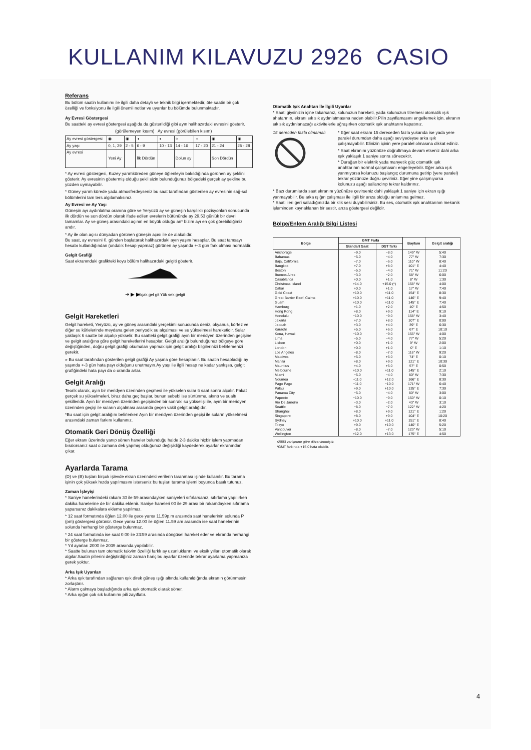KULLANIM KILAVUZU 2926 CASIO
Referans
Bu bölüm saatin kullanımı ile ilgili daha detaylı ve teknik bilgi içermektedir, öte saatin bir çok özelliği ve fonksiyonu ile ilgili önemli notlar ve uyarılar bu bölümde bulunmaktadır.
Ay Evresi Göstergesi
Bu saatteki ay evresi göstergesi aşağıda da gösterildiği gibi ayın halihazırdaki evresini gösterir.
(görülemeyen kısım) Ay evresi (görülebilen kısım)
| Ay evresi göstergesi | ◉ | ◉ | ◑ | ◐ | ○ | ◑ | ◉ | ◉ |
| Ay yaşı | 0, 1, 29 | 2 - 5 | 6 - 9 | 10 - 13 | 14 - 16 | 17 - 20 | 21 - 24 | 25 - 28 |
| Ay evresi | Yeni Ay | | İlk Dördün | | Dolun ay | | Son Dördün | |
* Ay evresi göstergesi, Kuzey yarımküreden güneye öğlenleyin bakıldığında görünen ay şeklini gösterir. Ay evresinin göstermiş olduğu şekil sizin bulunduğunuz bölgedeki gerçek ay şekline bu yüzden uymayabilir.
* Güney yarım kürede yada atmosferdeyseniz bu saat tarafından gösterilen ay evresinin sağ-sol bölümlerini tam ters algılamalısınız.
Ay Evresi ve Ay Yaşı
Güneşin ayı aydınlatma oranına göre ve Yeryüzü ay ve güneşin karşılıklı pozisyonları sonucunda ilk dördün ve son dördün olarak ifade edilen evrelerin bütününde ay 29.53 günlük bir devri tamamlar. Ay ve güneş arasındaki açının en büyük olduğu an* bizim ayı en çok görebildiğimiz andır.
* Ay ile olan açısı dünyadan görünen güneşin açısı ile de alakalıdır.
Bu saat, ay evresini 0. günden başlatarak halihazırdaki ayın yaşını hesaplar. Bu saat tamsayı hesabı kullandığından (ondalık hesap yapmaz) görünen ay yaşında +-3 gün fark olması normaldir.
Gelgit Grafiği
Saat ekranındaki grafikteki koyu bölüm halihazırdaki gelgiti gösterir.
Alçak gel git
Yük sek gelgit
➜ ▶ ▶
Gelgit Hareketleri
Gelgit hareketi, Yeryüzü, ay ve güneş arasındaki yerçekimi sonucunda deniz, okyanus, körfez ve diğer su kütlelerinde meydana gelen periyodik su alçalması ve su yükselmesi hareketidir. Sular yaklaşık 6 saatte bir alçalıp yükselir. Bu saatteki gelgit grafiği ayın bir meridyen üzerinden geçişine ve gelgit aralığına göre gelgit hareketlerini hesaplar. Gelgit aralığı bulunduğunuz bölgeye göre değiştiğinden, doğru gelgit grafiği okumaları yapmak için gelgit aralığı bilgilerinizi belirlemenizi gerekir.
» Bu saat tarafından gösterilen gelgit grafiği Ay yaşına göre hesaplanır. Bu saatin hesapladığı ay yaşında +-3 gün hata payı olduğunu unutmayın.Ay yaşı ile ilgili hesap ne kadar yanlışsa, gelgit grafiğindeki hata payı da o oranda artar.
Gelgit Aralığı
Teorik olarak, ayın bir meridyen üzerinden geçmesi ile yükselen sular 6 saat sonra alçalır. Fakat gerçek su yükselmeleri, biraz daha geç başlar, bunun sebebi ise sürtünme, akıntı ve sualtı şekilleridir. Ayın bir meridyen üzerinden geçişinden bir sonraki su yükselişi ile, ayın bir meridyen üzerinden geçişi ile suların alçalması arasında geçen vakit gelgit aralığıdır.
*Bu saat için gelgit aralığını belirlerken Ayın bir meridyen üzerinden geçişi ile suların yükselmesi arasındaki zaman farkını kullanınız.
Otomatik Geri Dönüş Özelliği
Eğer ekranı üzerinde yanıp sönen haneler bulunduğu halde 2-3 dakika hiçbir işlem yapmadan bırakırsanız saat o zamana dek yapmış olduğunuz değişikliği kaydederek ayarlar ekranından çıkar.
Ayarlarda Tarama
(D) ve (B) tuşları birçok işlevde ekran üzerindeki verilerin taranması işinde kullanılır. Bu tarama işinin çok yüksek hızda yapılmasını isterseniz bu tuşları tarama işlemi boyunca basılı tutunuz.
Zaman İşleyişi
* Saniye hanelerindeki rakam 30 ile 59 arasındayken saniyeleri sıfırlarsanız, sıfırlama yapılırken dakika hanelerine de bir dakika eklenir. Saniye haneleri 00 ile 29 arası bir rakamdayken sıfırlama yaparsanız dakikalara ekleme yapılmaz.
* 12 saat formatında öğlen 12.00 ile gece yarısı 11.59p.m arasında saat hanelerinin solunda P (pm) göstergesi görünür. Gece yarısı 12.00 ile öğlen 11.59 am arasında ise saat hanelerinin solunda herhangi bir gösterge bulunmaz.
* 24 saat formatında ise saat 0:00 ile 23:59 arasında döngüsel hareket eder ve ekranda herhangi bir gösterge bulunmaz.
* Yıl ayarları 2000 ile 2039 arasında yapılabilir.
* Saatte bulunan tam otomatik takvim özelliği farklı ay uzunluklarını ve eksik yılları otomatik olarak algılar.Saatin pillerini değiştirdiğiniz zaman hariç bu ayarlar üzerinde tekrar ayarlama yapmanıza gerek yoktur.
Arka Işık Uyarıları
* Arka ışık tarafından sağlanan ışık direk güneş ışığı altında kullanıldığında ekranın görünmesini zorlaştırır.
* Alarm çalmaya başladığında arka ışık otomatik olarak söner.
* Arka ışığın çok sık kullanımı pili zayıflatır.
Otomatik Işık Anahtarı İle İlgili Uyarılar
* Saati giysinizin içine takarsanız, kolunuzun hareketi, yada kolunuzun titremesi otomatik ışık ahatarının, ekranı sık sık aydınlatmasına neden olabilir.Pilin zayıflamasını engellemek için, ekranın sık sık aydınlanacağı aktivitelerle uğraşırken otomatik ışık anahtarını kapatınız.
15 derecden fazla olmamalı
* Eğer saat ekranı 15 dereceden fazla yukarıda ise yada yere paralel durumdan daha aşağı seviyedeyse arka ışık çalışmayabilir. Elinizin içinin yere paralel olmasına dikkat ediniz.
* Saat ekranını yüzünüze doğrultmaya devam etseniz dahi arka ışık yaklaşık 1 saniye sonra sönecektir.
* Durağan bir elektrik yada manyetik güç otomatik ışık anahtarının normal çalışmasını engelleyebilir. Eğer arka ışık yanmıyorsa kolunuzu başlangıç durumuna getirip (yere paralel) tekrar yüzünüze doğru çeviriniz. Eğer yine çalışmıyorsa kolunuzu aşağı sallandırıp tekrar kaldırınız.
* Bazı durumlarda saat ekranını yüzünüze çevirseniz dahi yaklaşık 1 saniye için ekran ışığı yanmayabilir. Bu arka ışığın çalışması ile ilgili bir arıza olduğu anlamına gelmez.
* Saati ileri geri salladığınızda bir klik sesi duyabilirsiniz. Bu ses, otomatik ışık anahtarının mekanik işleminden kaynaklanan bir sestir, arıza göstergesi değildir.
Bölge/Enlem Aralığı Bilgi Listesi
| Bölge | GMT Farkı | | Boylam | Gelgit aralığı |
| --- | --- | --- | --- | --- |
| | Standart Saat | DST farkı | | |
| Anchorage | −9.0 | −8.0 | 149° W | 5:40 |
| Bahamas | −5.0 | −4.0 | 77° W | 7:30 |
| Baja, California | −7.0 | −6.0 | 110° W | 8:40 |
| Bangkok | +7.0 | +8.0 | 101° E | 4:40 |
| Boston | −5.0 | −4.0 | 71° W | 11:20 |
| Buenos Aires | −3.0 | −2.0 | 58° W | 6:00 |
| Casablanca | +0.0 | +1.0 | 8° W | 1:30 |
| Christmas Island | +14.0 | +15.0 (*) | 158° W | 4:00 |
| Dakar | +0.0 | +1.0 | 17° W | 7:40 |
| Gold Coast | +10.0 | +11.0 | 154° E | 8:30 |
| Great Barrier Reef, Cairns | +10.0 | +11.0 | 146° E | 9:40 |
| Guam | +10.0 | +11.0 | 145° E | 7:40 |
| Hamburg | +1.0 | +2.0 | 10° E | 4:50 |
| Hong Kong | +8.0 | +9.0 | 114° E | 9:10 |
| Honolulu | −10.0 | −9.0 | 158° W | 3:40 |
| Jakarta | +7.0 | +8.0 | 107° E | 0:00 |
| Jeddah | +3.0 | +4.0 | 39° E | 6:30 |
| Karachi | +5.0 | +6.0 | 67° E | 10:10 |
| Kona, Hawaii | −10.0 | −9.0 | 156° W | 4:00 |
| Lima | −5.0 | −4.0 | 77° W | 5:20 |
| Lisbon | +0.0 | +1.0 | 9° W | 2:00 |
| London | +0.0 | +1.0 | 0° E | 1:10 |
| Los Angeles | −8.0 | −7.0 | 118° W | 9:20 |
| Maldives | +5.0 | +6.0 | 74° E | 0:10 |
| Manila | +8.0 | +9.0 | 121° E | 10:30 |
| Mauritius | +4.0 | +5.0 | 57° E | 0:50 |
| Melbourne | +10.0 | +11.0 | 145° E | 2:10 |
| Miami | −5.0 | −4.0 | 80° W | 7:30 |
| Noumea | +11.0 | +12.0 | 166° E | 8:30 |
| Pago Pago | −11.0 | −10.0 | 171° W | 6:40 |
| Palau | +9.0 | +10.0 | 135° E | 7:30 |
| Panama City | −5.0 | −4.0 | 80° W | 3:00 |
| Papeete | −10.0 | −9.0 | 150° W | 0:10 |
| Rio De Janeiro | −3.0 | −2.0 | 43° W | 3:10 |
| Seattle | −8.0 | −7.0 | 122° W | 4:20 |
| Shanghai | +8.0 | +9.0 | 121° E | 1:20 |
| Singapore | +8.0 | +9.0 | 104° E | 10:20 |
| Sydney | +10.0 | +11.0 | 151° E | 8:40 |
| Tokyo | +9.0 | +10.0 | 140° E | 5:20 |
| Vancouver | −8.0 | −7.0 | 123° W | 5:10 |
| Wellington | +12.0 | +13.0 | 175° E | 4:50 |
•2003 verişerine göre düzenlenmiştir.
*GMT farkında +15.0 hata olabilir.
4